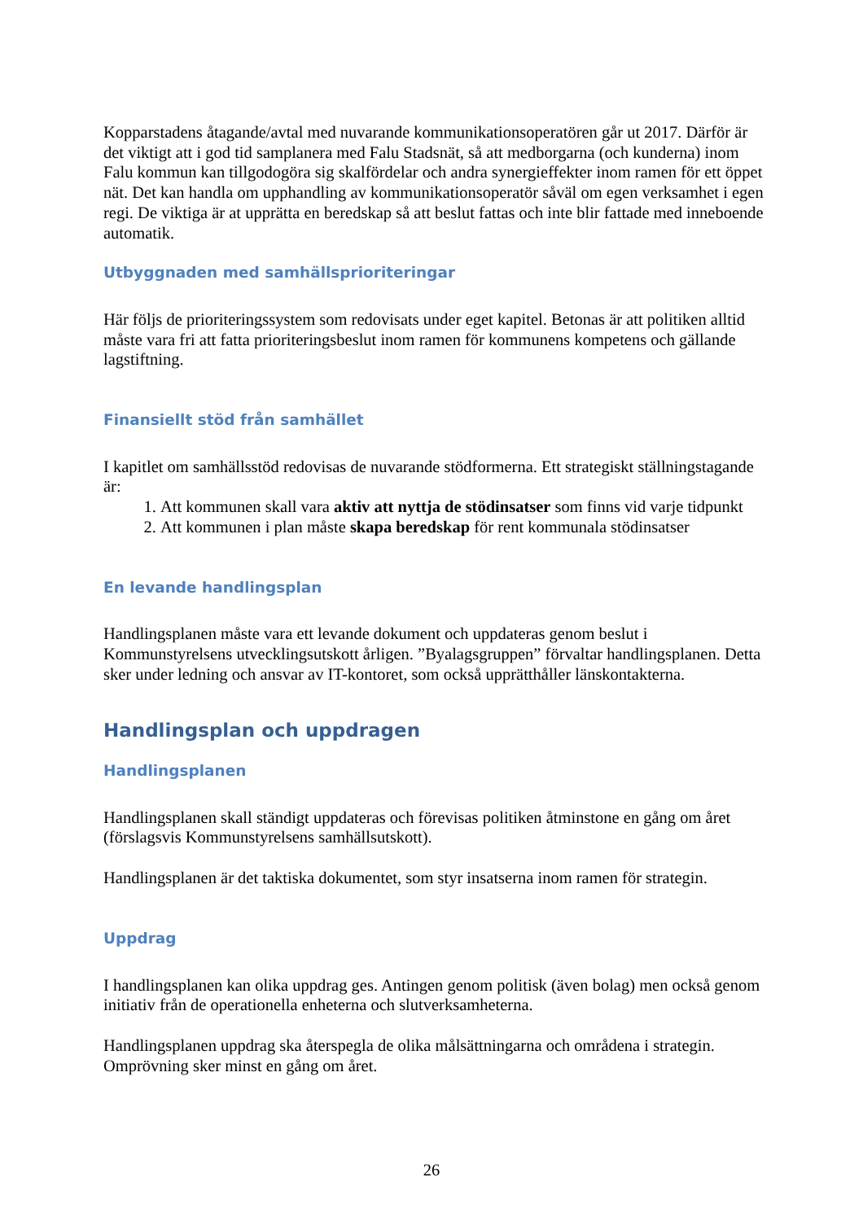Kopparstadens åtagande/avtal med nuvarande kommunikationsoperatören går ut 2017. Därför är det viktigt att i god tid samplanera med Falu Stadsnät, så att medborgarna (och kunderna) inom Falu kommun kan tillgodogöra sig skalfördelar och andra synergieffekter inom ramen för ett öppet nät. Det kan handla om upphandling av kommunikationsoperatör såväl om egen verksamhet i egen regi. De viktiga är at upprätta en beredskap så att beslut fattas och inte blir fattade med inneboende automatik.
Utbyggnaden med samhällsprioriteringar
Här följs de prioriteringssystem som redovisats under eget kapitel. Betonas är att politiken alltid måste vara fri att fatta prioriteringsbeslut inom ramen för kommunens kompetens och gällande lagstiftning.
Finansiellt stöd från samhället
I kapitlet om samhällsstöd redovisas de nuvarande stödformerna. Ett strategiskt ställningstagande är:
1. Att kommunen skall vara aktiv att nyttja de stödinsatser som finns vid varje tidpunkt
2. Att kommunen i plan måste skapa beredskap för rent kommunala stödinsatser
En levande handlingsplan
Handlingsplanen måste vara ett levande dokument och uppdateras genom beslut i Kommunstyrelsens utvecklingsutskott årligen. ”Byalagsgruppen” förvaltar handlingsplanen. Detta sker under ledning och ansvar av IT-kontoret, som också upprätthåller länskontakterna.
Handlingsplan och uppdragen
Handlingsplanen
Handlingsplanen skall ständigt uppdateras och förevisas politiken åtminstone en gång om året (förslagsvis Kommunstyrelsens samhällsutskott).
Handlingsplanen är det taktiska dokumentet, som styr insatserna inom ramen för strategin.
Uppdrag
I handlingsplanen kan olika uppdrag ges. Antingen genom politisk (även bolag) men också genom initiativ från de operationella enheterna och slutverksamheterna.
Handlingsplanen uppdrag ska återspegla de olika målsättningarna och områdena i strategin. Omprövning sker minst en gång om året.
26